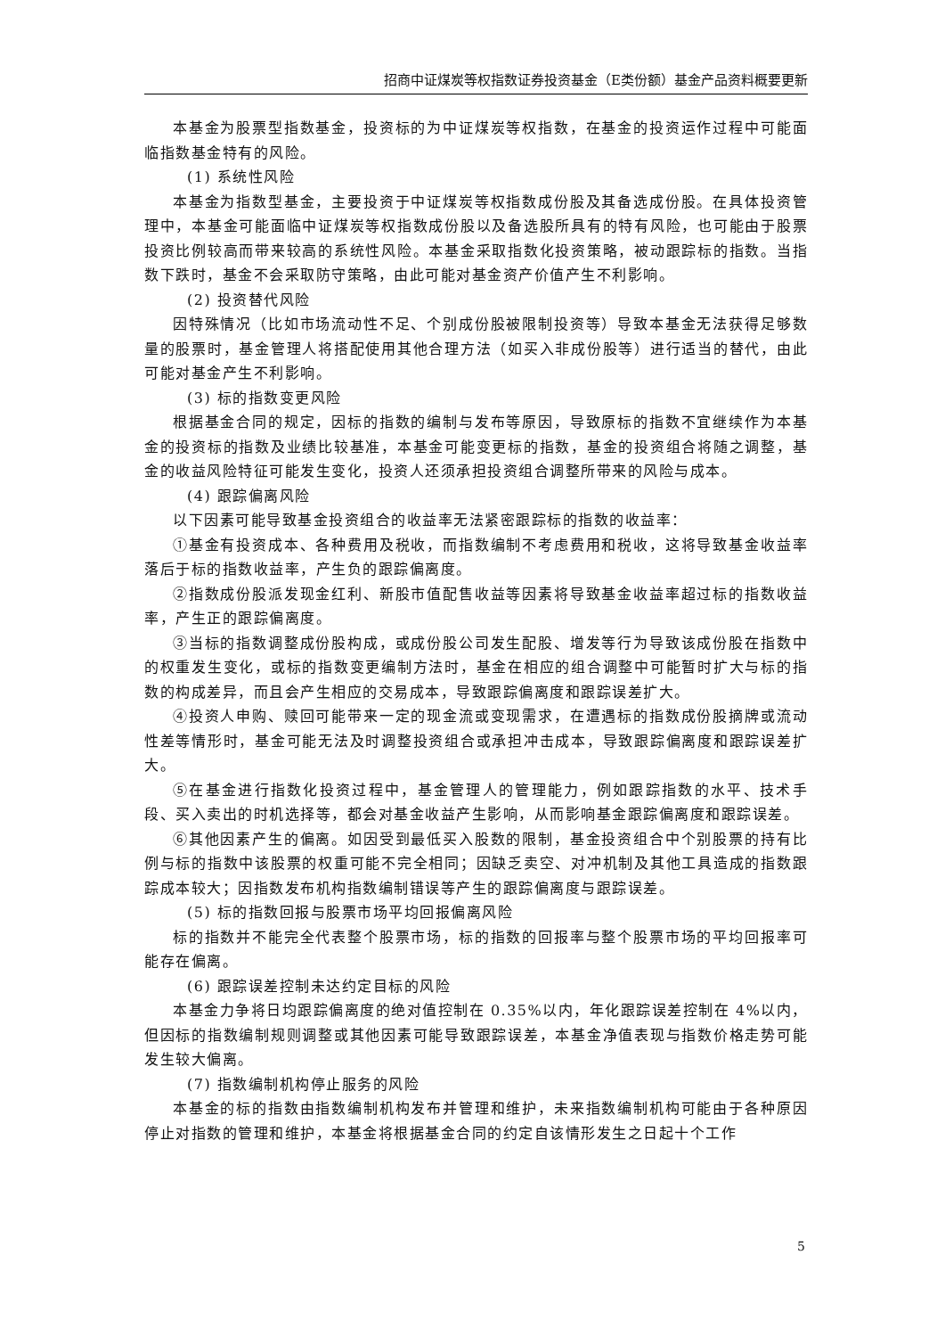招商中证煤炭等权指数证券投资基金（E类份额）基金产品资料概要更新
本基金为股票型指数基金，投资标的为中证煤炭等权指数，在基金的投资运作过程中可能面临指数基金特有的风险。
(1) 系统性风险
本基金为指数型基金，主要投资于中证煤炭等权指数成份股及其备选成份股。在具体投资管理中，本基金可能面临中证煤炭等权指数成份股以及备选股所具有的特有风险，也可能由于股票投资比例较高而带来较高的系统性风险。本基金采取指数化投资策略，被动跟踪标的指数。当指数下跌时，基金不会采取防守策略，由此可能对基金资产价值产生不利影响。
(2) 投资替代风险
因特殊情况（比如市场流动性不足、个别成份股被限制投资等）导致本基金无法获得足够数量的股票时，基金管理人将搭配使用其他合理方法（如买入非成份股等）进行适当的替代，由此可能对基金产生不利影响。
(3) 标的指数变更风险
根据基金合同的规定，因标的指数的编制与发布等原因，导致原标的指数不宜继续作为本基金的投资标的指数及业绩比较基准，本基金可能变更标的指数，基金的投资组合将随之调整，基金的收益风险特征可能发生变化，投资人还须承担投资组合调整所带来的风险与成本。
(4) 跟踪偏离风险
以下因素可能导致基金投资组合的收益率无法紧密跟踪标的指数的收益率：
①基金有投资成本、各种费用及税收，而指数编制不考虑费用和税收，这将导致基金收益率落后于标的指数收益率，产生负的跟踪偏离度。
②指数成份股派发现金红利、新股市值配售收益等因素将导致基金收益率超过标的指数收益率，产生正的跟踪偏离度。
③当标的指数调整成份股构成，或成份股公司发生配股、增发等行为导致该成份股在指数中的权重发生变化，或标的指数变更编制方法时，基金在相应的组合调整中可能暂时扩大与标的指数的构成差异，而且会产生相应的交易成本，导致跟踪偏离度和跟踪误差扩大。
④投资人申购、赎回可能带来一定的现金流或变现需求，在遭遇标的指数成份股摘牌或流动性差等情形时，基金可能无法及时调整投资组合或承担冲击成本，导致跟踪偏离度和跟踪误差扩大。
⑤在基金进行指数化投资过程中，基金管理人的管理能力，例如跟踪指数的水平、技术手段、买入卖出的时机选择等，都会对基金收益产生影响，从而影响基金跟踪偏离度和跟踪误差。
⑥其他因素产生的偏离。如因受到最低买入股数的限制，基金投资组合中个别股票的持有比例与标的指数中该股票的权重可能不完全相同；因缺乏卖空、对冲机制及其他工具造成的指数跟踪成本较大；因指数发布机构指数编制错误等产生的跟踪偏离度与跟踪误差。
(5) 标的指数回报与股票市场平均回报偏离风险
标的指数并不能完全代表整个股票市场，标的指数的回报率与整个股票市场的平均回报率可能存在偏离。
(6) 跟踪误差控制未达约定目标的风险
本基金力争将日均跟踪偏离度的绝对值控制在 0.35%以内，年化跟踪误差控制在 4%以内，但因标的指数编制规则调整或其他因素可能导致跟踪误差，本基金净值表现与指数价格走势可能发生较大偏离。
(7) 指数编制机构停止服务的风险
本基金的标的指数由指数编制机构发布并管理和维护，未来指数编制机构可能由于各种原因停止对指数的管理和维护，本基金将根据基金合同的约定自该情形发生之日起十个工作
5